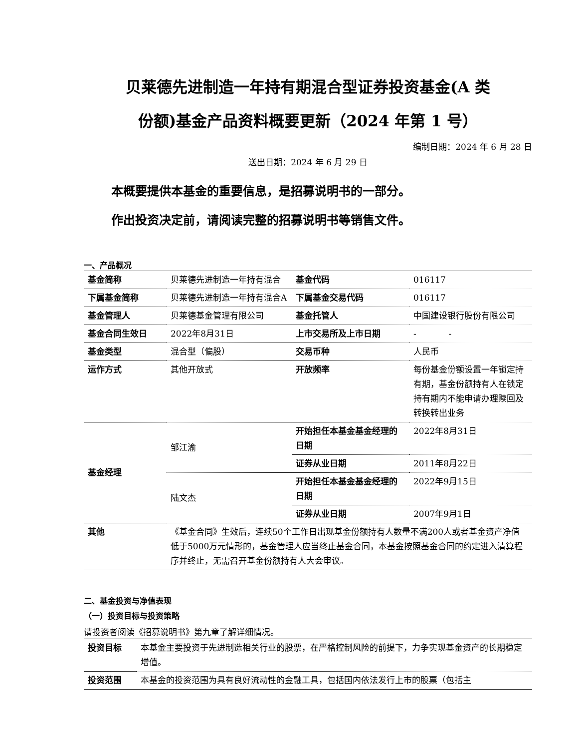贝莱德先进制造一年持有期混合型证券投资基金(A 类
份额)基金产品资料概要更新（2024 年第 1 号）
编制日期：2024 年 6 月 28 日
送出日期：2024 年 6 月 29 日
本概要提供本基金的重要信息，是招募说明书的一部分。
作出投资决定前，请阅读完整的招募说明书等销售文件。
一、产品概况
| 基金简称 | 贝莱德先进制造一年持有混合 | 基金代码 | 016117 |
| 下属基金简称 | 贝莱德先进制造一年持有混合A | 下属基金交易代码 | 016117 |
| 基金管理人 | 贝莱德基金管理有限公司 | 基金托管人 | 中国建设银行股份有限公司 |
| 基金合同生效日 | 2022年8月31日 | 上市交易所及上市日期 | - - |
| 基金类型 | 混合型（偏股） | 交易币种 | 人民币 |
| 运作方式 | 其他开放式 | 开放频率 | 每份基金份额设置一年锁定持有期，基金份额持有人在锁定持有期内不能申请办理赎回及转换转出业务 |
| 基金经理 | 邹江渝 | 开始担任本基金基金经理的日期 | 2022年8月31日 |
| | | 证券从业日期 | 2011年8月22日 |
| | 陆文杰 | 开始担任本基金基金经理的日期 | 2022年9月15日 |
| | | 证券从业日期 | 2007年9月1日 |
| 其他 | 《基金合同》生效后，连续50个工作日出现基金份额持有人数量不满200人或者基金资产净值低于5000万元情形的，基金管理人应当终止基金合同，本基金按照基金合同的约定进入清算程序并终止，无需召开基金份额持有人大会审议。 | | |
二、基金投资与净值表现
（一）投资目标与投资策略
请投资者阅读《招募说明书》第九章了解详细情况。
| 投资目标 | 本基金主要投资于先进制造相关行业的股票，在严格控制风险的前提下，力争实现基金资产的长期稳定增值。 |
| 投资范围 | 本基金的投资范围为具有良好流动性的金融工具，包括国内依法发行上市的股票（包括主 |